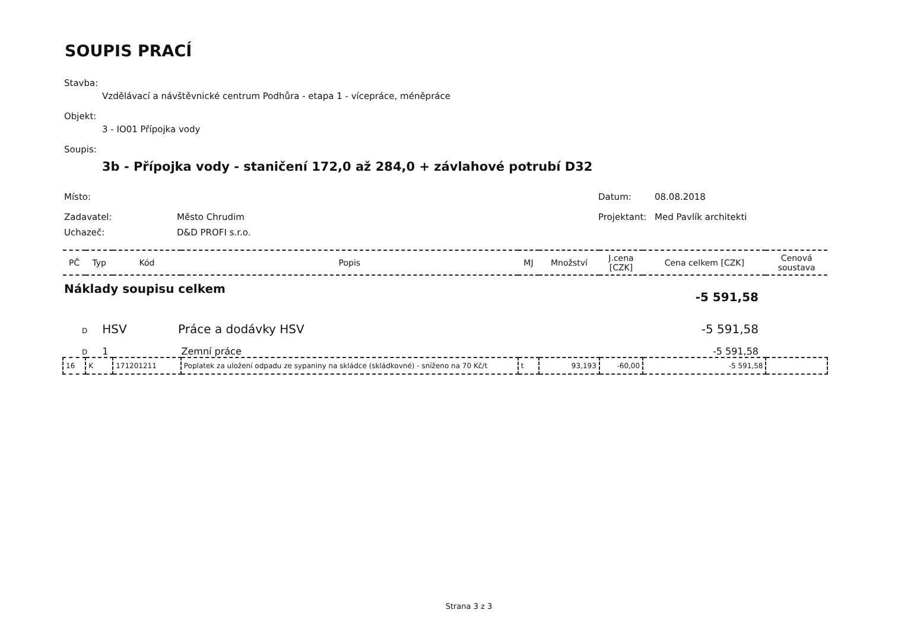SOUPIS PRACÍ
Stavba:
Vzdělávací a návštěvnické centrum Podhůra - etapa 1 - vícepráce, méněpráce
Objekt:
3 - IO01 Přípojka vody
Soupis:
3b - Přípojka vody - staničení 172,0 až 284,0 + závlahové potrubí D32
Místo: Datum: 08.08.2018
Zadavatel: Město Chrudim Projektant: Med Pavlík architekti
Uchazeč: D&D PROFI s.r.o.
| PČ | Typ | Kód | Popis | MJ | Množství | J.cena [CZK] | Cena celkem [CZK] | Cenová soustava |
| --- | --- | --- | --- | --- | --- | --- | --- | --- |
| Náklady soupisu celkem -5 591,58 | | | | | | | | |
| D HSV Práce a dodávky HSV -5 591,58 | | | | | | | | |
| D 1 Zemní práce -5 591,58 | | | | | | | | |
| 16 | K | 171201211 | Poplatek za uložení odpadu ze sypaniny na skládce (skládkovné) - sníženo na 70 Kč/t | t | 93,193 | -60,00 | -5 591,58 | |
Strana 3 z 3